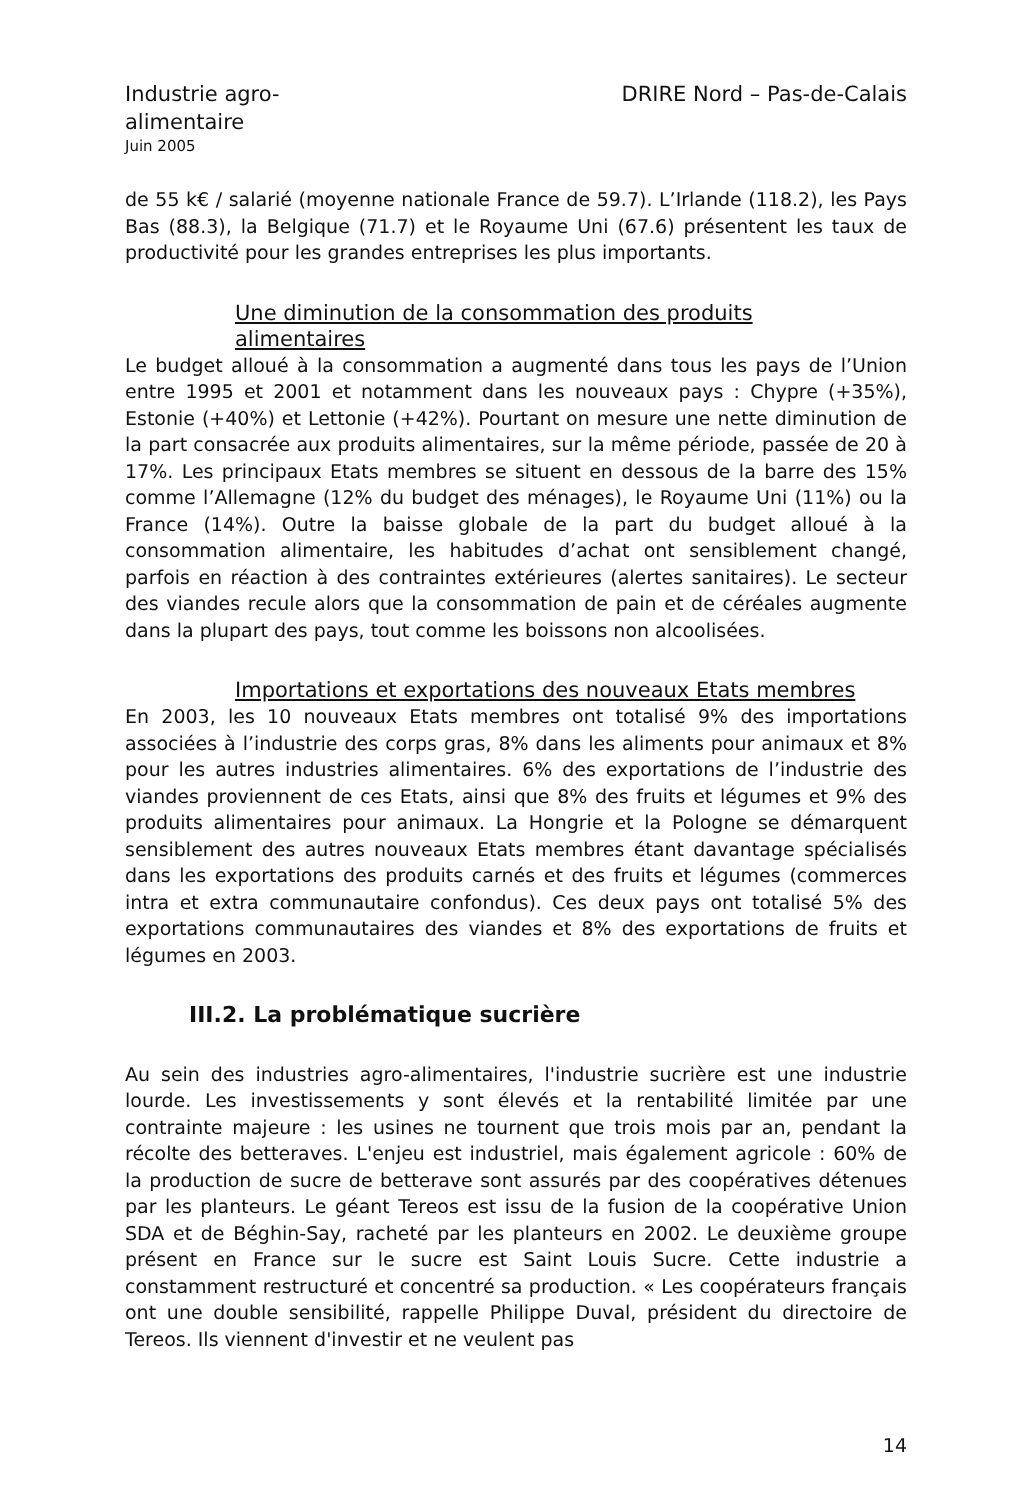Industrie agro-
alimentaire
DRIRE Nord – Pas-de-Calais
Juin 2005
de 55 k€ / salarié (moyenne nationale France de 59.7). L’Irlande (118.2), les Pays Bas (88.3), la Belgique (71.7) et le Royaume Uni (67.6) présentent les taux de productivité pour les grandes entreprises les plus importants.
Une diminution de la consommation des produits
alimentaires
Le budget alloué à la consommation a augmenté dans tous les pays de l’Union entre 1995 et 2001 et notamment dans les nouveaux pays : Chypre (+35%), Estonie (+40%) et Lettonie (+42%). Pourtant on mesure une nette diminution de la part consacrée aux produits alimentaires, sur la même période, passée de 20 à 17%. Les principaux Etats membres se situent en dessous de la barre des 15% comme l’Allemagne (12% du budget des ménages), le Royaume Uni (11%) ou la France (14%). Outre la baisse globale de la part du budget alloué à la consommation alimentaire, les habitudes d’achat ont sensiblement changé, parfois en réaction à des contraintes extérieures (alertes sanitaires). Le secteur des viandes recule alors que la consommation de pain et de céréales augmente dans la plupart des pays, tout comme les boissons non alcoolisées.
Importations et exportations des nouveaux Etats membres
En 2003, les 10 nouveaux Etats membres ont totalisé 9% des importations associées à l’industrie des corps gras, 8% dans les aliments pour animaux et 8% pour les autres industries alimentaires. 6% des exportations de l’industrie des viandes proviennent de ces Etats, ainsi que 8% des fruits et légumes et 9% des produits alimentaires pour animaux. La Hongrie et la Pologne se démarquent sensiblement des autres nouveaux Etats membres étant davantage spécialisés dans les exportations des produits carnés et des fruits et légumes (commerces intra et extra communautaire confondus). Ces deux pays ont totalisé 5% des exportations communautaires des viandes et 8% des exportations de fruits et légumes en 2003.
III.2. La problématique sucrière
Au sein des industries agro-alimentaires, l'industrie sucrière est une industrie lourde. Les investissements y sont élevés et la rentabilité limitée par une contrainte majeure : les usines ne tournent que trois mois par an, pendant la récolte des betteraves. L'enjeu est industriel, mais également agricole : 60% de la production de sucre de betterave sont assurés par des coopératives détenues par les planteurs. Le géant Tereos est issu de la fusion de la coopérative Union SDA et de Béghin-Say, racheté par les planteurs en 2002. Le deuxième groupe présent en France sur le sucre est Saint Louis Sucre. Cette industrie a constamment restructuré et concentré sa production. « Les coopérateurs français ont une double sensibilité, rappelle Philippe Duval, président du directoire de Tereos. Ils viennent d'investir et ne veulent pas
14